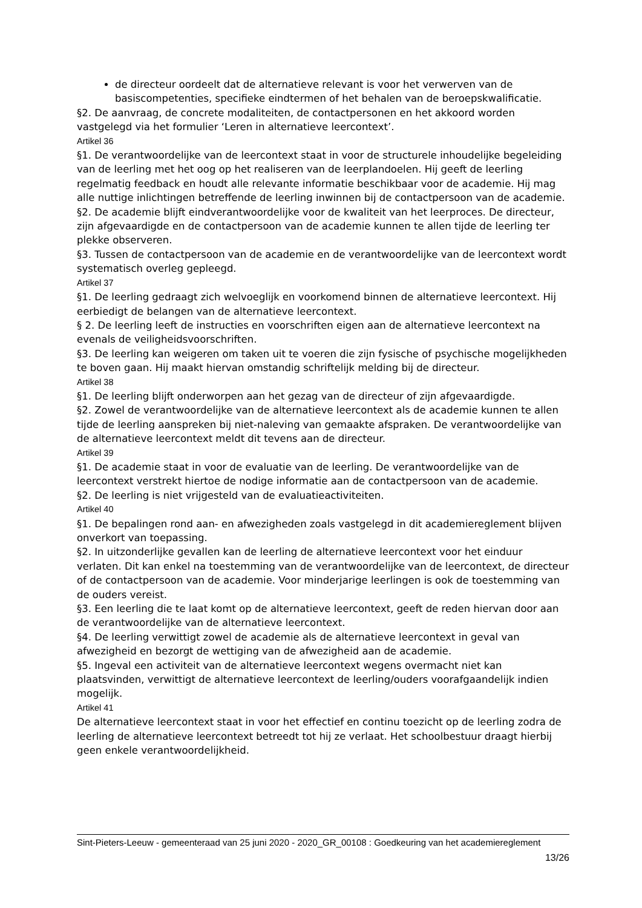de directeur oordeelt dat de alternatieve relevant is voor het verwerven van de basiscompetenties, specifieke eindtermen of het behalen van de beroepskwalificatie.
§2. De aanvraag, de concrete modaliteiten, de contactpersonen en het akkoord worden vastgelegd via het formulier ‘Leren in alternatieve leercontext’.
Artikel 36
§1. De verantwoordelijke van de leercontext staat in voor de structurele inhoudelijke begeleiding van de leerling met het oog op het realiseren van de leerplandoelen. Hij geeft de leerling regelmatig feedback en houdt alle relevante informatie beschikbaar voor de academie. Hij mag alle nuttige inlichtingen betreffende de leerling inwinnen bij de contactpersoon van de academie.
§2. De academie blijft eindverantwoordelijke voor de kwaliteit van het leerproces. De directeur, zijn afgevaardigde en de contactpersoon van de academie kunnen te allen tijde de leerling ter plekke observeren.
§3. Tussen de contactpersoon van de academie en de verantwoordelijke van de leercontext wordt systematisch overleg gepleegd.
Artikel 37
§1. De leerling gedraagt zich welvoeglijk en voorkomend binnen de alternatieve leercontext. Hij eerbiedigt de belangen van de alternatieve leercontext.
§ 2. De leerling leeft de instructies en voorschriften eigen aan de alternatieve leercontext na evenals de veiligheidsvoorschriften.
§3. De leerling kan weigeren om taken uit te voeren die zijn fysische of psychische mogelijkheden te boven gaan. Hij maakt hiervan omstandig schriftelijk melding bij de directeur.
Artikel 38
§1. De leerling blijft onderworpen aan het gezag van de directeur of zijn afgevaardigde.
§2. Zowel de verantwoordelijke van de alternatieve leercontext als de academie kunnen te allen tijde de leerling aanspreken bij niet-naleving van gemaakte afspraken. De verantwoordelijke van de alternatieve leercontext meldt dit tevens aan de directeur.
Artikel 39
§1. De academie staat in voor de evaluatie van de leerling. De verantwoordelijke van de leercontext verstrekt hiertoe de nodige informatie aan de contactpersoon van de academie.
§2. De leerling is niet vrijgesteld van de evaluatieactiviteiten.
Artikel 40
§1. De bepalingen rond aan- en afwezigheden zoals vastgelegd in dit academiereglement blijven onverkort van toepassing.
§2. In uitzonderlijke gevallen kan de leerling de alternatieve leercontext voor het einduur verlaten. Dit kan enkel na toestemming van de verantwoordelijke van de leercontext, de directeur of de contactpersoon van de academie. Voor minderjarige leerlingen is ook de toestemming van de ouders vereist.
§3. Een leerling die te laat komt op de alternatieve leercontext, geeft de reden hiervan door aan de verantwoordelijke van de alternatieve leercontext.
§4. De leerling verwittigt zowel de academie als de alternatieve leercontext in geval van afwezigheid en bezorgt de wettiging van de afwezigheid aan de academie.
§5. Ingeval een activiteit van de alternatieve leercontext wegens overmacht niet kan plaatsvinden, verwittigt de alternatieve leercontext de leerling/ouders voorafgaandelijk indien mogelijk.
Artikel 41
De alternatieve leercontext staat in voor het effectief en continu toezicht op de leerling zodra de leerling de alternatieve leercontext betreedt tot hij ze verlaat. Het schoolbestuur draagt hierbij geen enkele verantwoordelijkheid.
Sint-Pieters-Leeuw - gemeenteraad van 25 juni 2020 - 2020_GR_00108 : Goedkeuring van het academiereglement
13/26